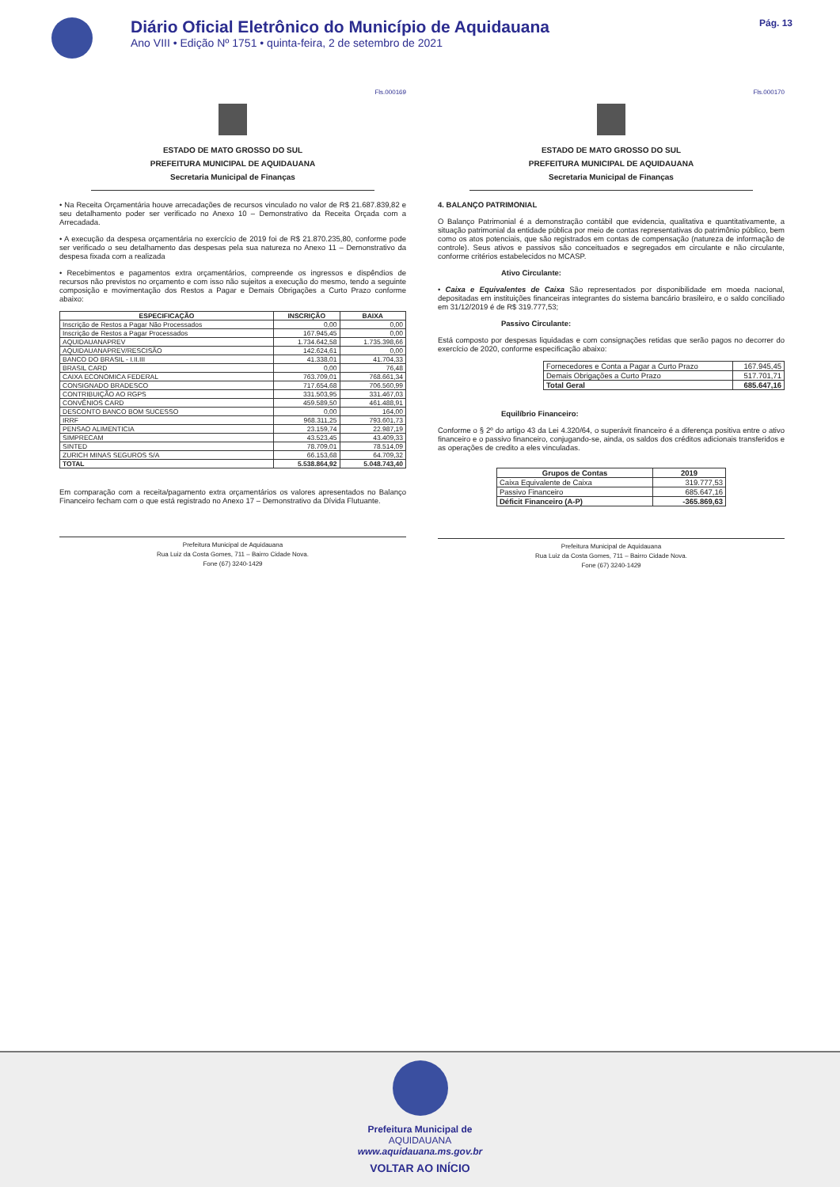Diário Oficial Eletrônico do Município de Aquidauana
Ano VIII • Edição Nº 1751 • quinta-feira, 2 de setembro de 2021
Pág. 13
Fls.000169
ESTADO DE MATO GROSSO DO SUL
PREFEITURA MUNICIPAL DE AQUIDAUANA
Secretaria Municipal de Finanças
• Na Receita Orçamentária houve arrecadações de recursos vinculado no valor de R$ 21.687.839,82 e seu detalhamento poder ser verificado no Anexo 10 – Demonstrativo da Receita Orçada com a Arrecadada.
• A execução da despesa orçamentária no exercício de 2019 foi de R$ 21.870.235,80, conforme pode ser verificado o seu detalhamento das despesas pela sua natureza no Anexo 11 – Demonstrativo da despesa fixada com a realizada
• Recebimentos e pagamentos extra orçamentários, compreende os ingressos e dispêndios de recursos não previstos no orçamento e com isso não sujeitos a execução do mesmo, tendo a seguinte composição e movimentação dos Restos a Pagar e Demais Obrigações a Curto Prazo conforme abaixo:
| ESPECIFICAÇÃO | INSCRIÇÃO | BAIXA |
| --- | --- | --- |
| Inscrição de Restos a Pagar Não Processados | 0,00 | 0,00 |
| Inscrição de Restos a Pagar Processados | 167.945,45 | 0,00 |
| AQUIDAUANAPREV | 1.734.642,58 | 1.735.398,66 |
| AQUIDAUANAPREV/RESCISÃO | 142.624,61 | 0,00 |
| BANCO DO BRASIL - I.II.III | 41.338,01 | 41.704,33 |
| BRASIL CARD | 0,00 | 76,48 |
| CAIXA ECONOMICA FEDERAL | 763.709,01 | 768.661,34 |
| CONSIGNADO BRADESCO | 717.654,68 | 706.560,99 |
| CONTRIBUIÇÃO AO RGPS | 331.503,95 | 331.467,03 |
| CONVÊNIOS CARD | 459.589,50 | 461.488,91 |
| DESCONTO BANCO BOM SUCESSO | 0,00 | 164,00 |
| IRRF | 968.311,25 | 793.601,73 |
| PENSAO ALIMENTICIA | 23.159,74 | 22.987,19 |
| SIMPRECAM | 43.523,45 | 43.409,33 |
| SINTED | 78.709,01 | 78.514,09 |
| ZURICH MINAS SEGUROS S/A | 66.153,68 | 64.709,32 |
| TOTAL | 5.538.864,92 | 5.048.743,40 |
Em comparação com a receita/pagamento extra orçamentários os valores apresentados no Balanço Financeiro fecham com o que está registrado no Anexo 17 – Demonstrativo da Dívida Flutuante.
Prefeitura Municipal de Aquidauana
Rua Luiz da Costa Gomes, 711 – Bairro Cidade Nova.
Fone (67) 3240-1429
Fls.000170
ESTADO DE MATO GROSSO DO SUL
PREFEITURA MUNICIPAL DE AQUIDAUANA
Secretaria Municipal de Finanças
4. BALANÇO PATRIMONIAL
O Balanço Patrimonial é a demonstração contábil que evidencia, qualitativa e quantitativamente, a situação patrimonial da entidade pública por meio de contas representativas do patrimônio público, bem como os atos potenciais, que são registrados em contas de compensação (natureza de informação de controle). Seus ativos e passivos são conceituados e segregados em circulante e não circulante, conforme critérios estabelecidos no MCASP.
Ativo Circulante:
• Caixa e Equivalentes de Caixa São representados por disponibilidade em moeda nacional, depositadas em instituições financeiras integrantes do sistema bancário brasileiro, e o saldo conciliado em 31/12/2019 é de R$ 319.777,53;
Passivo Circulante:
Está composto por despesas liquidadas e com consignações retidas que serão pagos no decorrer do exercício de 2020, conforme especificação abaixo:
| Fornecedores e Conta a Pagar a Curto Prazo | 167.945,45 |
| Demais Obrigações a Curto Prazo | 517.701,71 |
| Total Geral | 685.647,16 |
Equilíbrio Financeiro:
Conforme o § 2º do artigo 43 da Lei 4.320/64, o superávit financeiro é a diferença positiva entre o ativo financeiro e o passivo financeiro, conjugando-se, ainda, os saldos dos créditos adicionais transferidos e as operações de credito a eles vinculadas.
| Grupos de Contas | 2019 |
| --- | --- |
| Caixa Equivalente de Caixa | 319.777,53 |
| Passivo Financeiro | 685.647,16 |
| Déficit Financeiro (A-P) | -365.869,63 |
Prefeitura Municipal de Aquidauana
Rua Luiz da Costa Gomes, 711 – Bairro Cidade Nova.
Fone (67) 3240-1429
Prefeitura Municipal de
AQUIDAUANA
www.aquidauana.ms.gov.br
VOLTAR AO INÍCIO